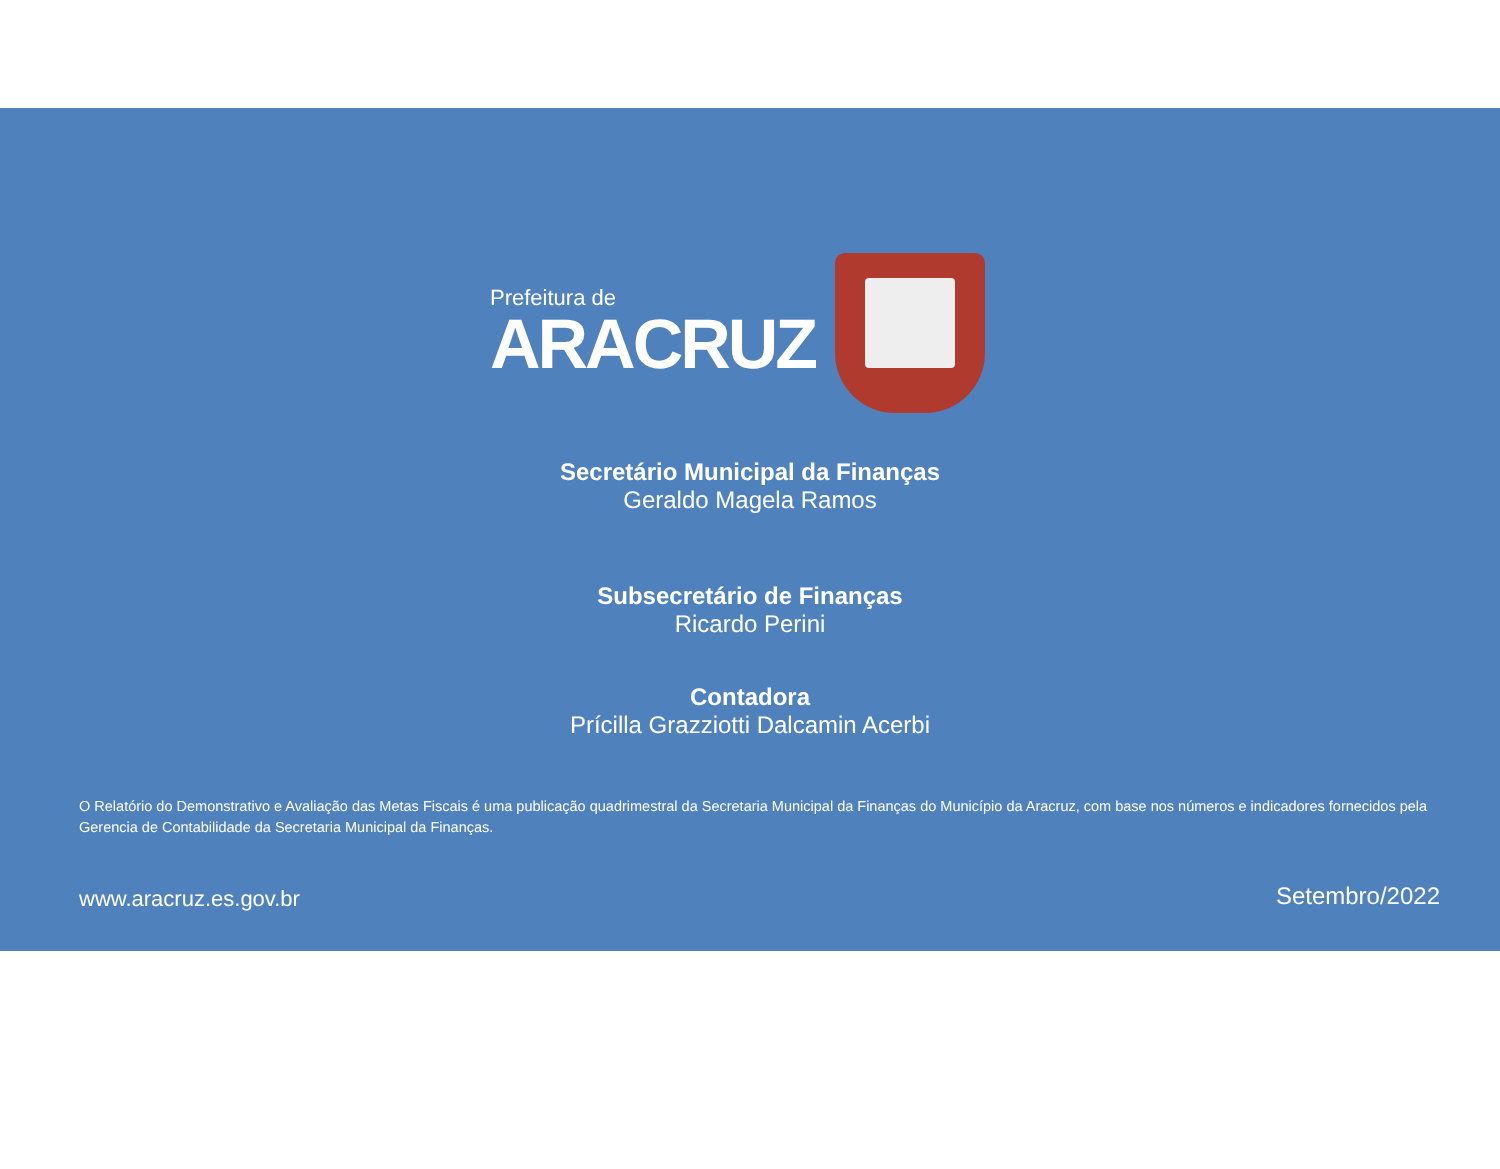Prefeitura de
ARACRUZ
Secretário Municipal da Finanças
Geraldo Magela Ramos
Subsecretário de Finanças
Ricardo Perini
Contadora
Prícilla Grazziotti Dalcamin Acerbi
O Relatório do Demonstrativo e Avaliação das Metas Fiscais é uma publicação quadrimestral da Secretaria Municipal da Finanças do Município da Aracruz, com base nos números e indicadores fornecidos pela Gerencia de Contabilidade da Secretaria Municipal da Finanças.
www.aracruz.es.gov.br Setembro/2022